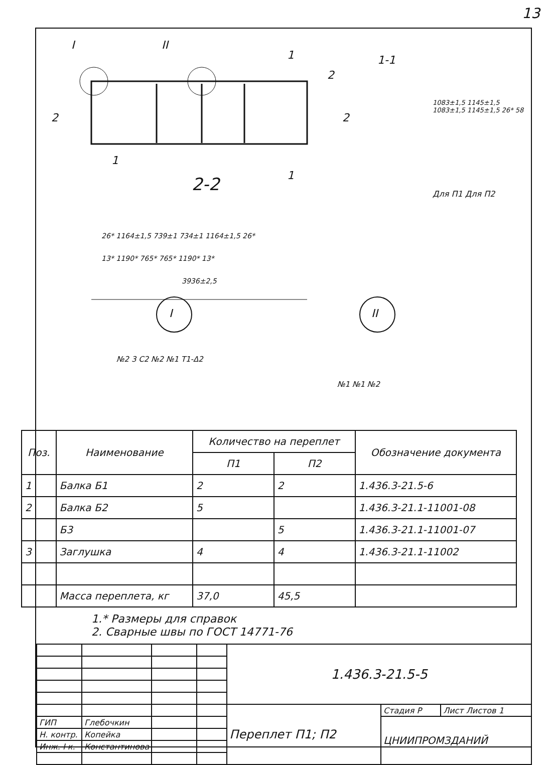13
I II
1
2
2 2
1
1
1-1
2-2
26* 1164±1,5 739±1 734±1 1164±1,5 26*
13* 1190* 765* 765* 1190* 13*
3936±2,5
1083±1,5 1145±1,5 1083±1,5 1145±1,5 26* 58
Для П1 Для П2
I II
№2 3 С2 №2 №1 Т1-Δ2
№1 №1 №2
| Поз. | Наименование | Количество на переплет | | Обозначение документа |
| --- | --- | --- | --- | --- |
| | | П1 | П2 | |
| 1 | Балка Б1 | 2 | 2 | 1.436.3-21.5-6 |
| 2 | Балка Б2 | 5 | | 1.436.3-21.1-11001-08 |
| | Б3 | | 5 | 1.436.3-21.1-11001-07 |
| 3 | Заглушка | 4 | 4 | 1.436.3-21.1-11002 |
| | Масса переплета, кг | 37,0 | 45,5 | |
1.* Размеры для справок
2. Сварные швы по ГОСТ 14771-76
| | | | | 1.436.3-21.5-5 | | |
| | | | | Переплет П1; П2 | Стадия Р | Лист Листов 1 |
| ГИП | Глебочкин | | | | ЦНИИПРОМЗДАНИЙ | |
| Н. контр. | Копейка | | | | | |
| Инж. I к. | Константинова | | | | | |